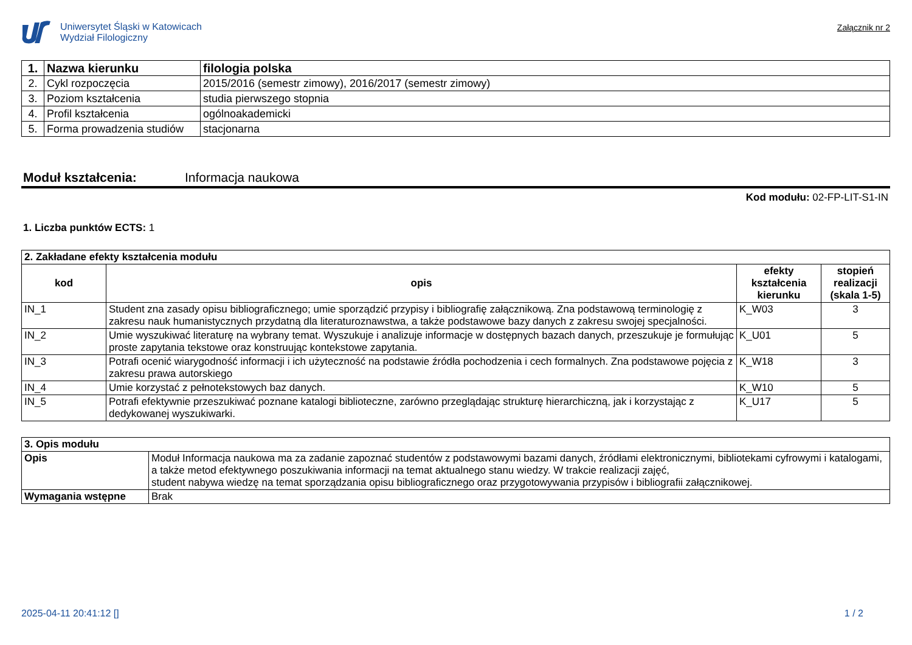Uniwersytet Śląski w Katowicach
Wydział Filologiczny
Załącznik nr 2
| 1. | Nazwa kierunku | filologia polska |
| 2. | Cykl rozpoczęcia | 2015/2016 (semestr zimowy), 2016/2017 (semestr zimowy) |
| 3. | Poziom kształcenia | studia pierwszego stopnia |
| 4. | Profil kształcenia | ogólnoakademicki |
| 5. | Forma prowadzenia studiów | stacjonarna |
Moduł kształcenia: Informacja naukowa
Kod modułu: 02-FP-LIT-S1-IN
1. Liczba punktów ECTS: 1
| 2. Zakładane efekty kształcenia modułu | | | |
| --- | --- | --- | --- |
| kod | opis | efekty kształcenia kierunku | stopień realizacji (skala 1-5) |
| IN_1 | Student zna zasady opisu bibliograficznego; umie sporządzić przypisy i bibliografię załącznikową. Zna podstawową terminologię z zakresu nauk humanistycznych przydatną dla literaturoznawstwa, a także podstawowe bazy danych z zakresu swojej specjalności. | K_W03 | 3 |
| IN_2 | Umie wyszukiwać literaturę na wybrany temat. Wyszukuje i analizuje informacje w dostępnych bazach danych, przeszukuje je formułując proste zapytania tekstowe oraz konstruując kontekstowe zapytania. | K_U01 | 5 |
| IN_3 | Potrafi ocenić wiarygodność informacji i ich użyteczność na podstawie źródła pochodzenia i cech formalnych. Zna podstawowe pojęcia z zakresu prawa autorskiego | K_W18 | 3 |
| IN_4 | Umie korzystać z pełnotekstowych baz danych. | K_W10 | 5 |
| IN_5 | Potrafi efektywnie przeszukiwać poznane katalogi biblioteczne, zarówno przeglądając strukturę hierarchiczną, jak i korzystając z dedykowanej wyszukiwarki. | K_U17 | 5 |
| 3. Opis modułu | |
| --- | --- |
| Opis | Moduł Informacja naukowa ma za zadanie zapoznać studentów z podstawowymi bazami danych, źródłami elektronicznymi, bibliotekami cyfrowymi i katalogami, a także metod efektywnego poszukiwania informacji na temat aktualnego stanu wiedzy. W trakcie realizacji zajęć, student nabywa wiedzę na temat sporządzania opisu bibliograficznego oraz przygotowywania przypisów i bibliografii załącznikowej. |
| Wymagania wstępne | Brak |
2025-04-11 20:41:12 [] 1 / 2